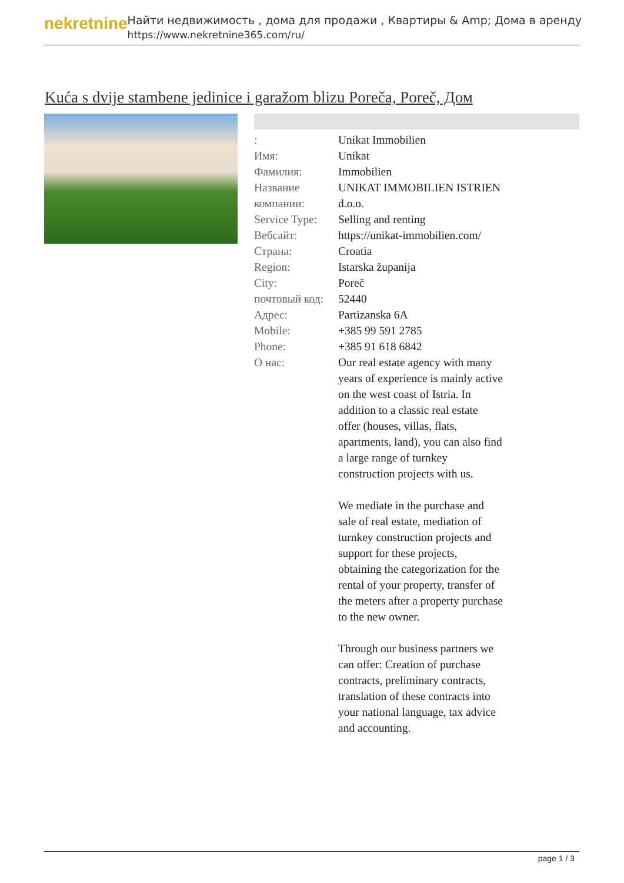nekretnine
Найти недвижимость , дома для продажи , Квартиры & Amp; Дома в аренду
https://www.nekretnine365.com/ru/
Kuća s dvije stambene jedinice i garažom blizu Poreča, Poreč, Дом
| : | Unikat Immobilien |
| Имя: | Unikat |
| Фамилия: | Immobilien |
| Название компании: | UNIKAT IMMOBILIEN ISTRIEN d.o.o. |
| Service Type: | Selling and renting |
| Вебсайт: | https://unikat-immobilien.com/ |
| Страна: | Croatia |
| Region: | Istarska županija |
| City: | Poreč |
| почтовый код: | 52440 |
| Адрес: | Partizanska 6A |
| Mobile: | +385 99 591 2785 |
| Phone: | +385 91 618 6842 |
| О нас: | Our real estate agency with many years of experience is mainly active on the west coast of Istria. In addition to a classic real estate offer (houses, villas, flats, apartments, land), you can also find a large range of turnkey construction projects with us. We mediate in the purchase and sale of real estate, mediation of turnkey construction projects and support for these projects, obtaining the categorization for the rental of your property, transfer of the meters after a property purchase to the new owner. Through our business partners we can offer: Creation of purchase contracts, preliminary contracts, translation of these contracts into your national language, tax advice and accounting. |
page 1 / 3